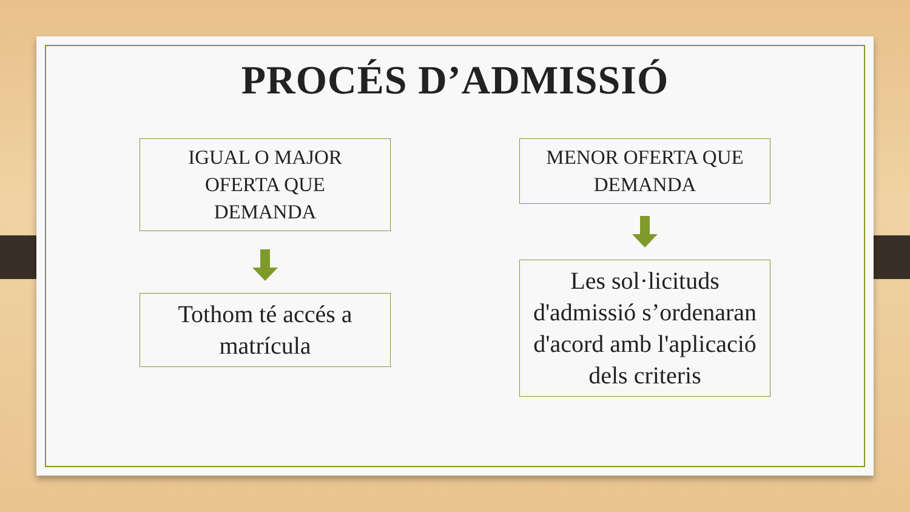PROCÉS D’ADMISSIÓ
IGUAL O MAJOR
OFERTA QUE
DEMANDA
Tothom té accés a
matrícula
MENOR OFERTA QUE
DEMANDA
Les sol·licituds
d'admissió s’ordenaran
d'acord amb l'aplicació
dels criteris